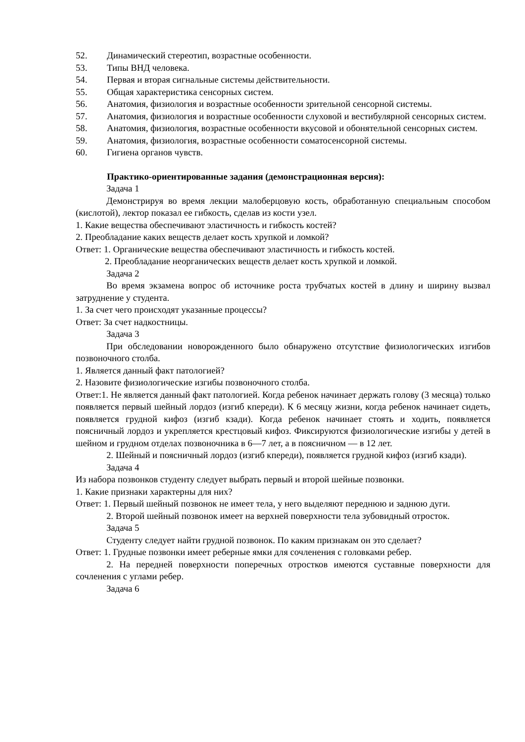52. Динамический стереотип, возрастные особенности.
53. Типы ВНД человека.
54. Первая и вторая сигнальные системы действительности.
55. Общая характеристика сенсорных систем.
56. Анатомия, физиология и возрастные особенности зрительной сенсорной системы.
57. Анатомия, физиология и возрастные особенности слуховой и вестибулярной сенсорных систем.
58. Анатомия, физиология, возрастные особенности вкусовой и обонятельной сенсорных систем.
59. Анатомия, физиология, возрастные особенности соматосенсорной системы.
60. Гигиена органов чувств.
Практико-ориентированные задания (демонстрационная версия):
Задача 1
Демонстрируя во время лекции малоберцовую кость, обработанную специальным способом (кислотой), лектор показал ее гибкость, сделав из кости узел.
1. Какие вещества обеспечивают эластичность и гибкость костей?
2. Преобладание каких веществ делает кость хрупкой и ломкой?
Ответ: 1. Органические вещества обеспечивают эластичность и гибкость костей.
2. Преобладание неорганических веществ делает кость хрупкой и ломкой.
Задача 2
Во время экзамена вопрос об источнике роста трубчатых костей в длину и ширину вызвал затруднение у студента.
1. За счет чего происходят указанные процессы?
Ответ: За счет надкостницы.
Задача 3
При обследовании новорожденного было обнаружено отсутствие физиологических изгибов позвоночного столба.
1. Является данный факт патологией?
2. Назовите физиологические изгибы позвоночного столба.
Ответ:1. Не является данный факт патологией. Когда ребенок начинает держать голову (3 месяца) только появляется первый шейный лордоз (изгиб кпереди). К 6 месяцу жизни, когда ребенок начинает сидеть, появляется грудной кифоз (изгиб кзади). Когда ребенок начинает стоять и ходить, появляется поясничный лордоз и укрепляется крестцовый кифоз. Фиксируются физиологические изгибы у детей в шейном и грудном отделах позвоночника в 6—7 лет, а в поясничном — в 12 лет.
2. Шейный и поясничный лордоз (изгиб кпереди), появляется грудной кифоз (изгиб кзади).
Задача 4
Из набора позвонков студенту следует выбрать первый и второй шейные позвонки.
1. Какие признаки характерны для них?
Ответ: 1. Первый шейный позвонок не имеет тела, у него выделяют переднюю и заднюю дуги.
2. Второй шейный позвонок имеет на верхней поверхности тела зубовидный отросток.
Задача 5
Студенту следует найти грудной позвонок. По каким признакам он это сделает?
Ответ: 1. Грудные позвонки имеет реберные ямки для сочленения с головками ребер.
2. На передней поверхности поперечных отростков имеются суставные поверхности для сочленения с углами ребер.
Задача 6